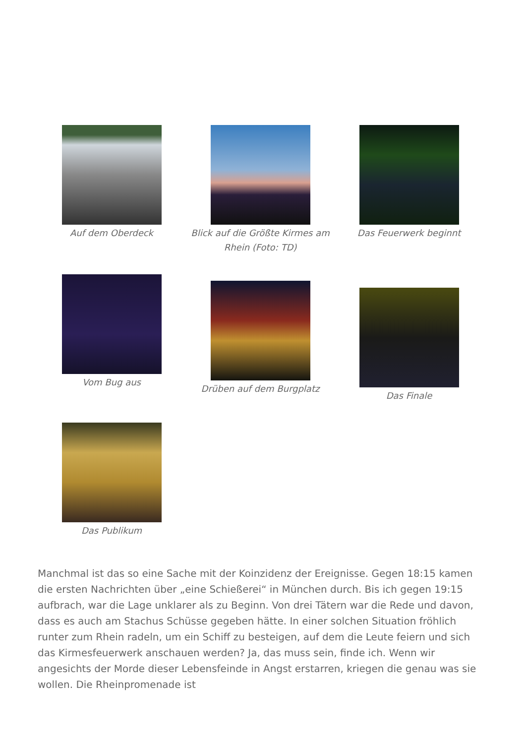Auf dem Oberdeck Blick auf die Größte Kirmes am Rhein (Foto: TD)
Das Feuerwerk beginnt
Vom Bug aus
Drüben auf dem Burgplatz
Das Finale
Das Publikum
Manchmal ist das so eine Sache mit der Koinzidenz der Ereignisse. Gegen 18:15 kamen die ersten Nachrichten über „eine Schießerei“ in München durch. Bis ich gegen 19:15 aufbrach, war die Lage unklarer als zu Beginn. Von drei Tätern war die Rede und davon, dass es auch am Stachus Schüsse gegeben hätte. In einer solchen Situation fröhlich runter zum Rhein radeln, um ein Schiff zu besteigen, auf dem die Leute feiern und sich das Kirmesfeuerwerk anschauen werden? Ja, das muss sein, finde ich. Wenn wir angesichts der Morde dieser Lebensfeinde in Angst erstarren, kriegen die genau was sie wollen. Die Rheinpromenade ist